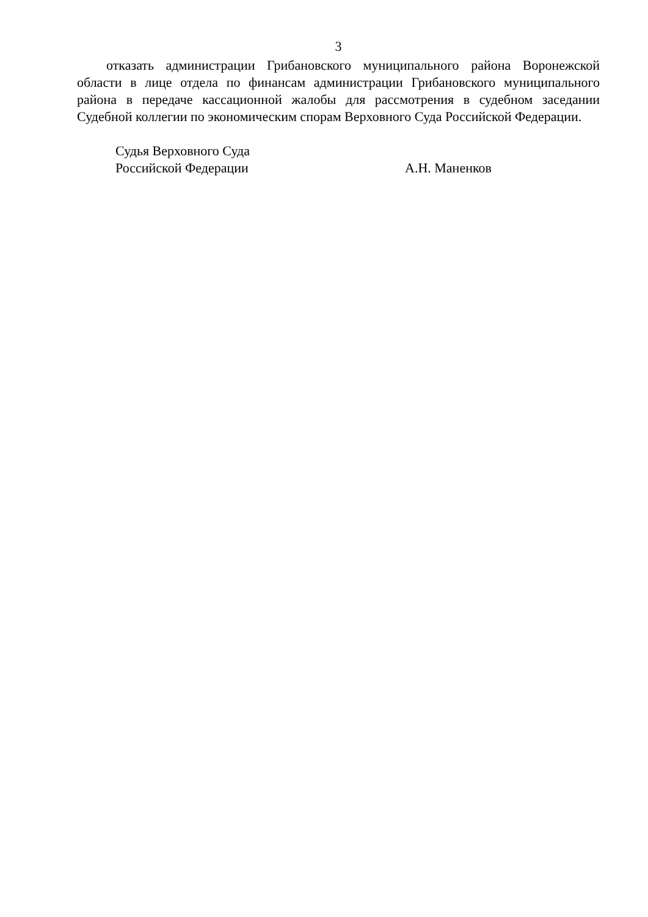3
отказать администрации Грибановского муниципального района Воронежской области в лице отдела по финансам администрации Грибановского муниципального района в передаче кассационной жалобы для рассмотрения в судебном заседании Судебной коллегии по экономическим спорам Верховного Суда Российской Федерации.
Судья Верховного Суда
Российской Федерации А.Н. Маненков